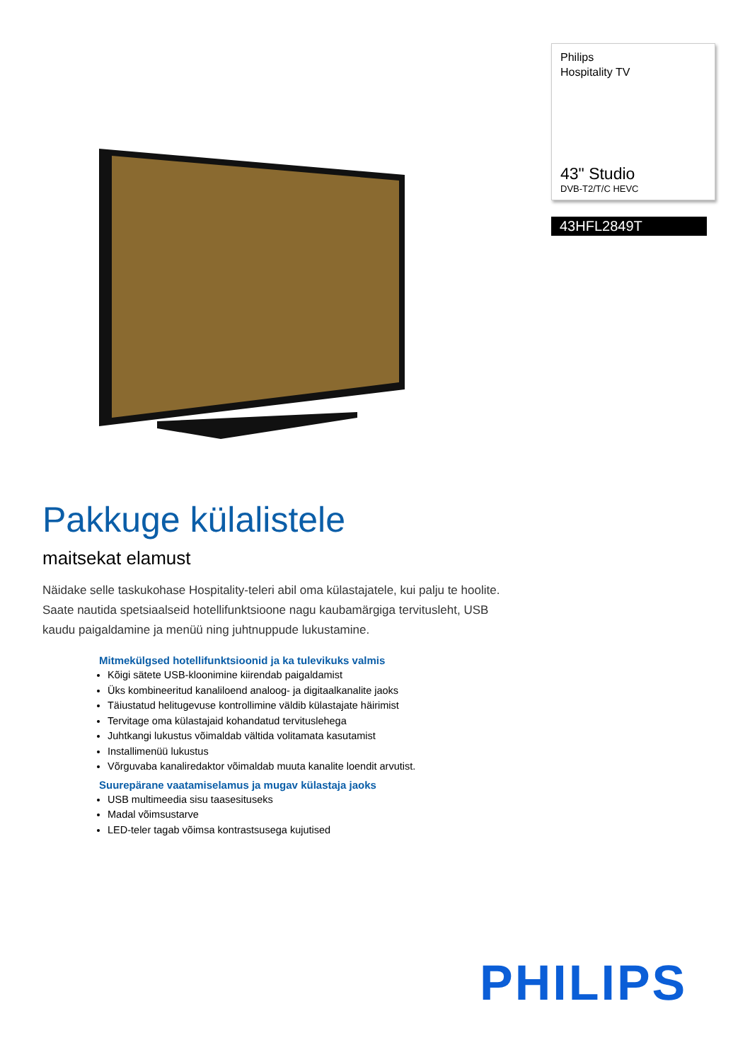Philips
Hospitality TV
43" Studio
DVB-T2/T/C HEVC
43HFL2849T
Pakkuge külalistele
maitsekat elamust
Näidake selle taskukohase Hospitality-teleri abil oma külastajatele, kui palju te hoolite. Saate nautida spetsiaalseid hotellifunktsioone nagu kaubamärgiga tervitusleht, USB kaudu paigaldamine ja menüü ning juhtnuppude lukustamine.
Mitmekülgsed hotellifunktsioonid ja ka tulevikuks valmis
Kõigi sätete USB-kloonimine kiirendab paigaldamist
Üks kombineeritud kanaliloend analoog- ja digitaalkanalite jaoks
Täiustatud helitugevuse kontrollimine väldib külastajate häirimist
Tervitage oma külastajaid kohandatud tervituslehega
Juhtkangi lukustus võimaldab vältida volitamata kasutamist
Installimenüü lukustus
Võrguvaba kanaliredaktor võimaldab muuta kanalite loendit arvutist.
Suurepärane vaatamiselamus ja mugav külastaja jaoks
USB multimeedia sisu taasesituseks
Madal võimsustarve
LED-teler tagab võimsa kontrastsusega kujutised
PHILIPS